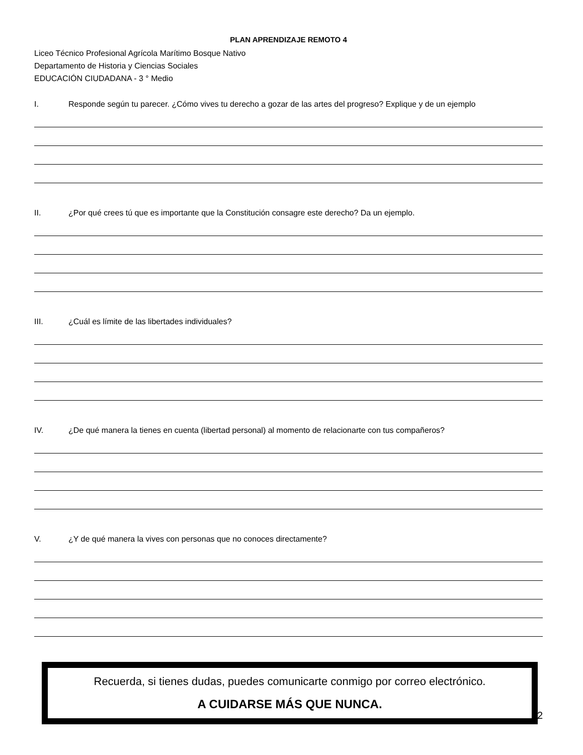PLAN APRENDIZAJE REMOTO 4
Liceo Técnico Profesional Agrícola Marítimo Bosque Nativo
Departamento de Historia y Ciencias Sociales
EDUCACIÓN CIUDADANA - 3 ° Medio
I. Responde según tu parecer. ¿Cómo vives tu derecho a gozar de las artes del progreso? Explique y de un ejemplo
II. ¿Por qué crees tú que es importante que la Constitución consagre este derecho? Da un ejemplo.
III. ¿Cuál es límite de las libertades individuales?
IV. ¿De qué manera la tienes en cuenta (libertad personal) al momento de relacionarte con tus compañeros?
V. ¿Y de qué manera la vives con personas que no conoces directamente?
Recuerda, si tienes dudas, puedes comunicarte conmigo por correo electrónico.
A CUIDARSE MÁS QUE NUNCA.
2